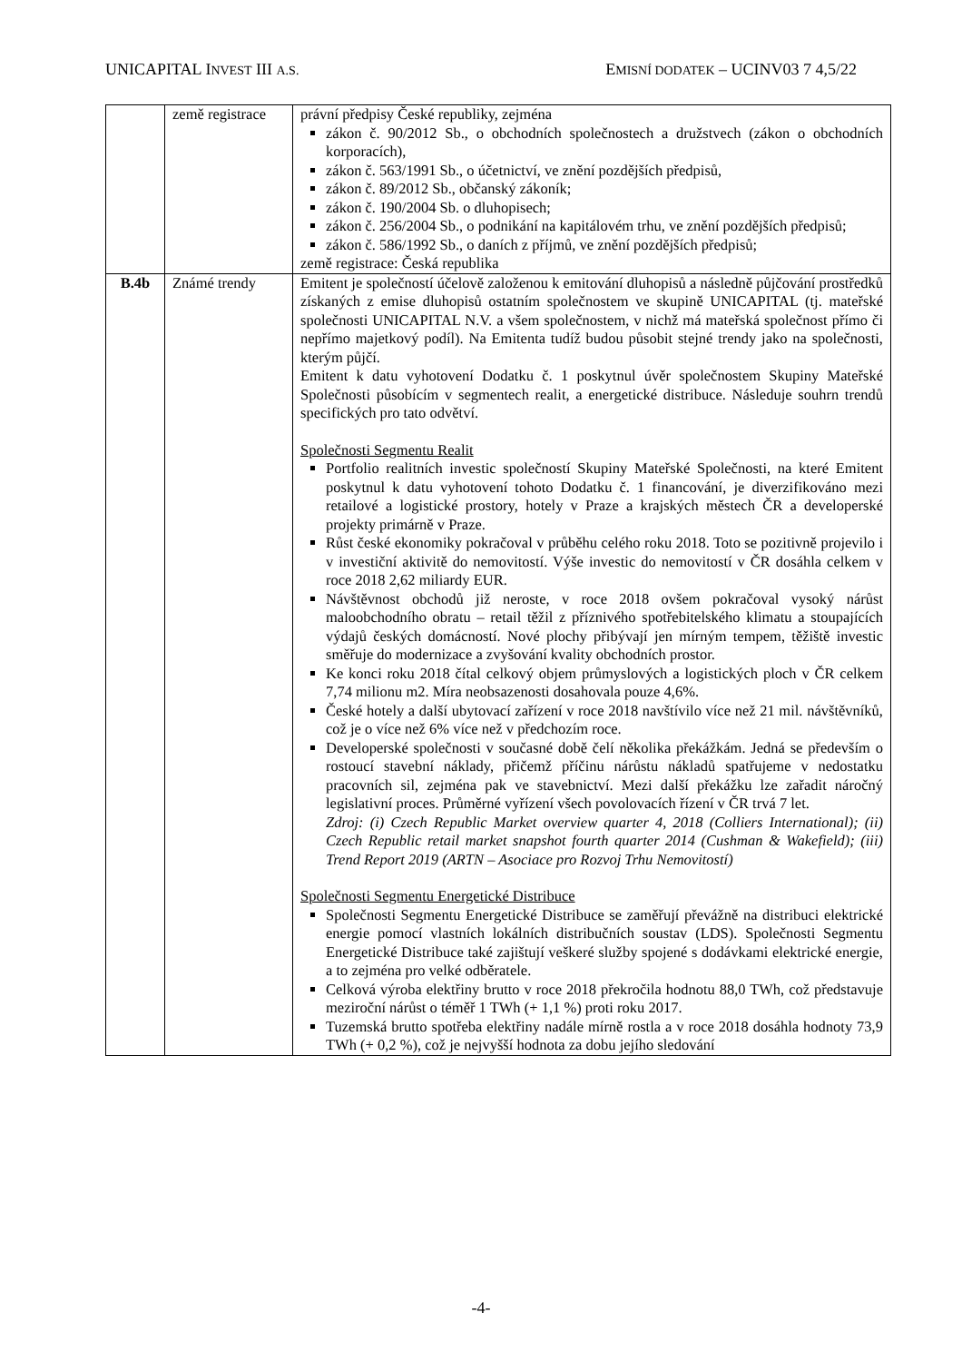UNICAPITAL INVEST III A.S. EMISNÍ DODATEK – UCINV03 7 4,5/22
| | země registrace | právní předpisy České republiky, zejména zákon č. 90/2012 Sb., o obchodních společnostech a družstvech (zákon o obchodních korporacích), zákon č. 563/1991 Sb., o účetnictví, ve znění pozdějších předpisů, zákon č. 89/2012 Sb., občanský zákoník; zákon č. 190/2004 Sb. o dluhopisech; zákon č. 256/2004 Sb., o podnikání na kapitálovém trhu, ve znění pozdějších předpisů; zákon č. 586/1992 Sb., o daních z příjmů, ve znění pozdějších předpisů; země registrace: Česká republika |
| B.4b | Známé trendy | Emitent je společností účelově založenou k emitování dluhopisů a následně půjčování prostředků získaných z emise dluhopisů ostatním společnostem ve skupině UNICAPITAL (tj. mateřské společnosti UNICAPITAL N.V. a všem společnostem, v nichž má mateřská společnost přímo či nepřímo majetkový podíl). Na Emitenta tudíž budou působit stejné trendy jako na společnosti, kterým půjčí. Emitent k datu vyhotovení Dodatku č. 1 poskytnul úvěr společnostem Skupiny Mateřské Společnosti působícím v segmentech realit, a energetické distribuce. Následuje souhrn trendů specifických pro tato odvětví. Společnosti Segmentu Realit Portfolio realitních investic společností Skupiny Mateřské Společnosti, na které Emitent poskytnul k datu vyhotovení tohoto Dodatku č. 1 financování, je diverzifikováno mezi retailové a logistické prostory, hotely v Praze a krajských městech ČR a developerské projekty primárně v Praze. Růst české ekonomiky pokračoval v průběhu celého roku 2018. Toto se pozitivně projevilo i v investiční aktivitě do nemovitostí. Výše investic do nemovitostí v ČR dosáhla celkem v roce 2018 2,62 miliardy EUR. Návštěvnost obchodů již neroste, v roce 2018 ovšem pokračoval vysoký nárůst maloobchodního obratu – retail těžil z příznivého spotřebitelského klimatu a stoupajících výdajů českých domácností. Nové plochy přibývají jen mírným tempem, těžiště investic směřuje do modernizace a zvyšování kvality obchodních prostor. Ke konci roku 2018 čítal celkový objem průmyslových a logistických ploch v ČR celkem 7,74 milionu m2. Míra neobsazenosti dosahovala pouze 4,6%. České hotely a další ubytovací zařízení v roce 2018 navštívilo více než 21 mil. návštěvníků, což je o více než 6% více než v předchozím roce. Developerské společnosti v současné době čelí několika překážkám. Jedná se především o rostoucí stavební náklady, přičemž příčinu nárůstu nákladů spatřujeme v nedostatku pracovních sil, zejména pak ve stavebnictví. Mezi další překážku lze zařadit náročný legislativní proces. Průměrné vyřízení všech povolovacích řízení v ČR trvá 7 let. Zdroj: (i) Czech Republic Market overview quarter 4, 2018 (Colliers International); (ii) Czech Republic retail market snapshot fourth quarter 2014 (Cushman & Wakefield); (iii) Trend Report 2019 (ARTN – Asociace pro Rozvoj Trhu Nemovitostí) Společnosti Segmentu Energetické Distribuce Společnosti Segmentu Energetické Distribuce se zaměřují převážně na distribuci elektrické energie pomocí vlastních lokálních distribučních soustav (LDS). Společnosti Segmentu Energetické Distribuce také zajištují veškeré služby spojené s dodávkami elektrické energie, a to zejména pro velké odběratele. Celková výroba elektřiny brutto v roce 2018 překročila hodnotu 88,0 TWh, což představuje meziroční nárůst o téměř 1 TWh (+ 1,1 %) proti roku 2017. Tuzemská brutto spotřeba elektřiny nadále mírně rostla a v roce 2018 dosáhla hodnoty 73,9 TWh (+ 0,2 %), což je nejvyšší hodnota za dobu jejího sledování |
-4-